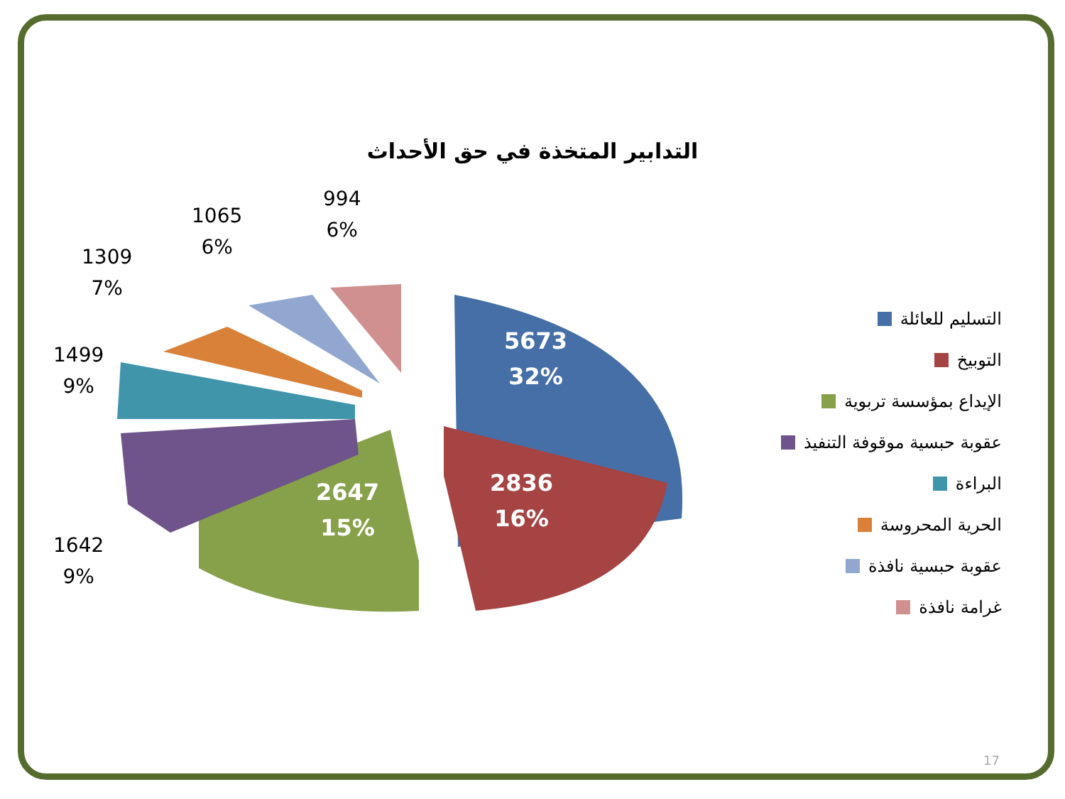التدابير المتخذة في حق الأحداث
994
6%
1065
6%
1309
7%
1499
9%
1642
9%
5673
32%
2836
16%
2647
15%
التسليم للعائلة
التوبيخ
الإيداع بمؤسسة تربوية
عقوبة حبسية موقوفة التنفيذ
البراءة
الحرية المحروسة
عقوبة حبسية نافذة
غرامة نافذة
17